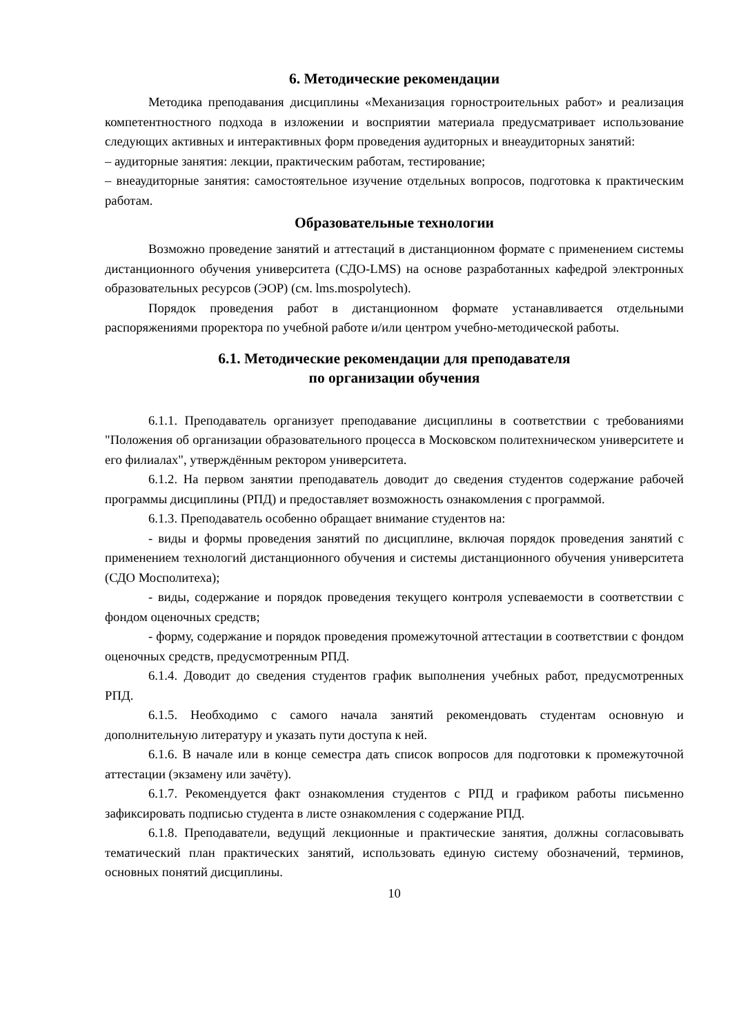6. Методические рекомендации
Методика преподавания дисциплины «Механизация горностроительных работ» и реализация компетентностного подхода в изложении и восприятии материала предусматривает использование следующих активных и интерактивных форм проведения аудиторных и внеаудиторных занятий:
– аудиторные занятия: лекции, практическим работам, тестирование;
– внеаудиторные занятия: самостоятельное изучение отдельных вопросов, подготовка к практическим работам.
Образовательные технологии
Возможно проведение занятий и аттестаций в дистанционном формате с применением системы дистанционного обучения университета (СДО-LMS) на основе разработанных кафедрой электронных образовательных ресурсов (ЭОР) (см. lms.mospolytech).
Порядок проведения работ в дистанционном формате устанавливается отдельными распоряжениями проректора по учебной работе и/или центром учебно-методической работы.
6.1. Методические рекомендации для преподавателя
по организации обучения
6.1.1. Преподаватель организует преподавание дисциплины в соответствии с требованиями "Положения об организации образовательного процесса в Московском политехническом университете и его филиалах", утверждённым ректором университета.
6.1.2. На первом занятии преподаватель доводит до сведения студентов содержание рабочей программы дисциплины (РПД) и предоставляет возможность ознакомления с программой.
6.1.3. Преподаватель особенно обращает внимание студентов на:
- виды и формы проведения занятий по дисциплине, включая порядок проведения занятий с применением технологий дистанционного обучения и системы дистанционного обучения университета (СДО Мосполитеха);
- виды, содержание и порядок проведения текущего контроля успеваемости в соответствии с фондом оценочных средств;
- форму, содержание и порядок проведения промежуточной аттестации в соответствии с фондом оценочных средств, предусмотренным РПД.
6.1.4. Доводит до сведения студентов график выполнения учебных работ, предусмотренных РПД.
6.1.5. Необходимо с самого начала занятий рекомендовать студентам основную и дополнительную литературу и указать пути доступа к ней.
6.1.6. В начале или в конце семестра дать список вопросов для подготовки к промежуточной аттестации (экзамену или зачёту).
6.1.7. Рекомендуется факт ознакомления студентов с РПД и графиком работы письменно зафиксировать подписью студента в листе ознакомления с содержание РПД.
6.1.8. Преподаватели, ведущий лекционные и практические занятия, должны согласовывать тематический план практических занятий, использовать единую систему обозначений, терминов, основных понятий дисциплины.
10